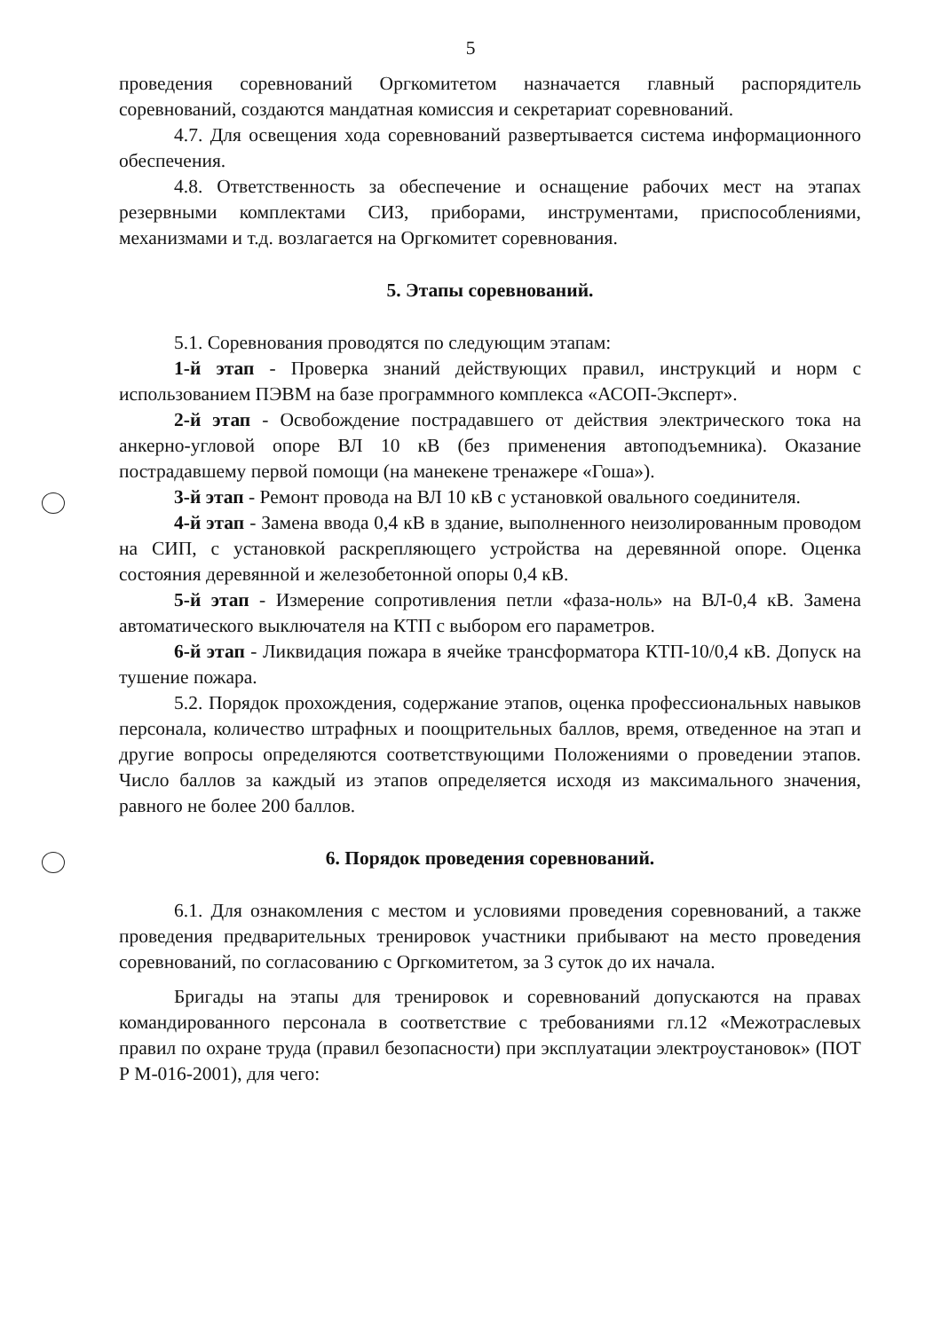5
проведения соревнований Оргкомитетом назначается главный распорядитель соревнований, создаются мандатная комиссия и секретариат соревнований.
4.7. Для освещения хода соревнований развертывается система информационного обеспечения.
4.8. Ответственность за обеспечение и оснащение рабочих мест на этапах резервными комплектами СИЗ, приборами, инструментами, приспособлениями, механизмами и т.д. возлагается на Оргкомитет соревнования.
5. Этапы соревнований.
5.1. Соревнования проводятся по следующим этапам:
1-й этап - Проверка знаний действующих правил, инструкций и норм с использованием ПЭВМ на базе программного комплекса «АСОП-Эксперт».
2-й этап - Освобождение пострадавшего от действия электрического тока на анкерно-угловой опоре ВЛ 10 кВ (без применения автоподъемника). Оказание пострадавшему первой помощи (на манекене тренажере «Гоша»).
3-й этап - Ремонт провода на ВЛ 10 кВ с установкой овального соединителя.
4-й этап - Замена ввода 0,4 кВ в здание, выполненного неизолированным проводом на СИП, с установкой раскрепляющего устройства на деревянной опоре. Оценка состояния деревянной и железобетонной опоры 0,4 кВ.
5-й этап - Измерение сопротивления петли «фаза-ноль» на ВЛ-0,4 кВ. Замена автоматического выключателя на КТП с выбором его параметров.
6-й этап - Ликвидация пожара в ячейке трансформатора КТП-10/0,4 кВ. Допуск на тушение пожара.
5.2. Порядок прохождения, содержание этапов, оценка профессиональных навыков персонала, количество штрафных и поощрительных баллов, время, отведенное на этап и другие вопросы определяются соответствующими Положениями о проведении этапов. Число баллов за каждый из этапов определяется исходя из максимального значения, равного не более 200 баллов.
6. Порядок проведения соревнований.
6.1. Для ознакомления с местом и условиями проведения соревнований, а также проведения предварительных тренировок участники прибывают на место проведения соревнований, по согласованию с Оргкомитетом, за 3 суток до их начала.
Бригады на этапы для тренировок и соревнований допускаются на правах командированного персонала в соответствие с требованиями гл.12 «Межотраслевых правил по охране труда (правил безопасности) при эксплуатации электроустановок» (ПОТ Р М-016-2001), для чего: